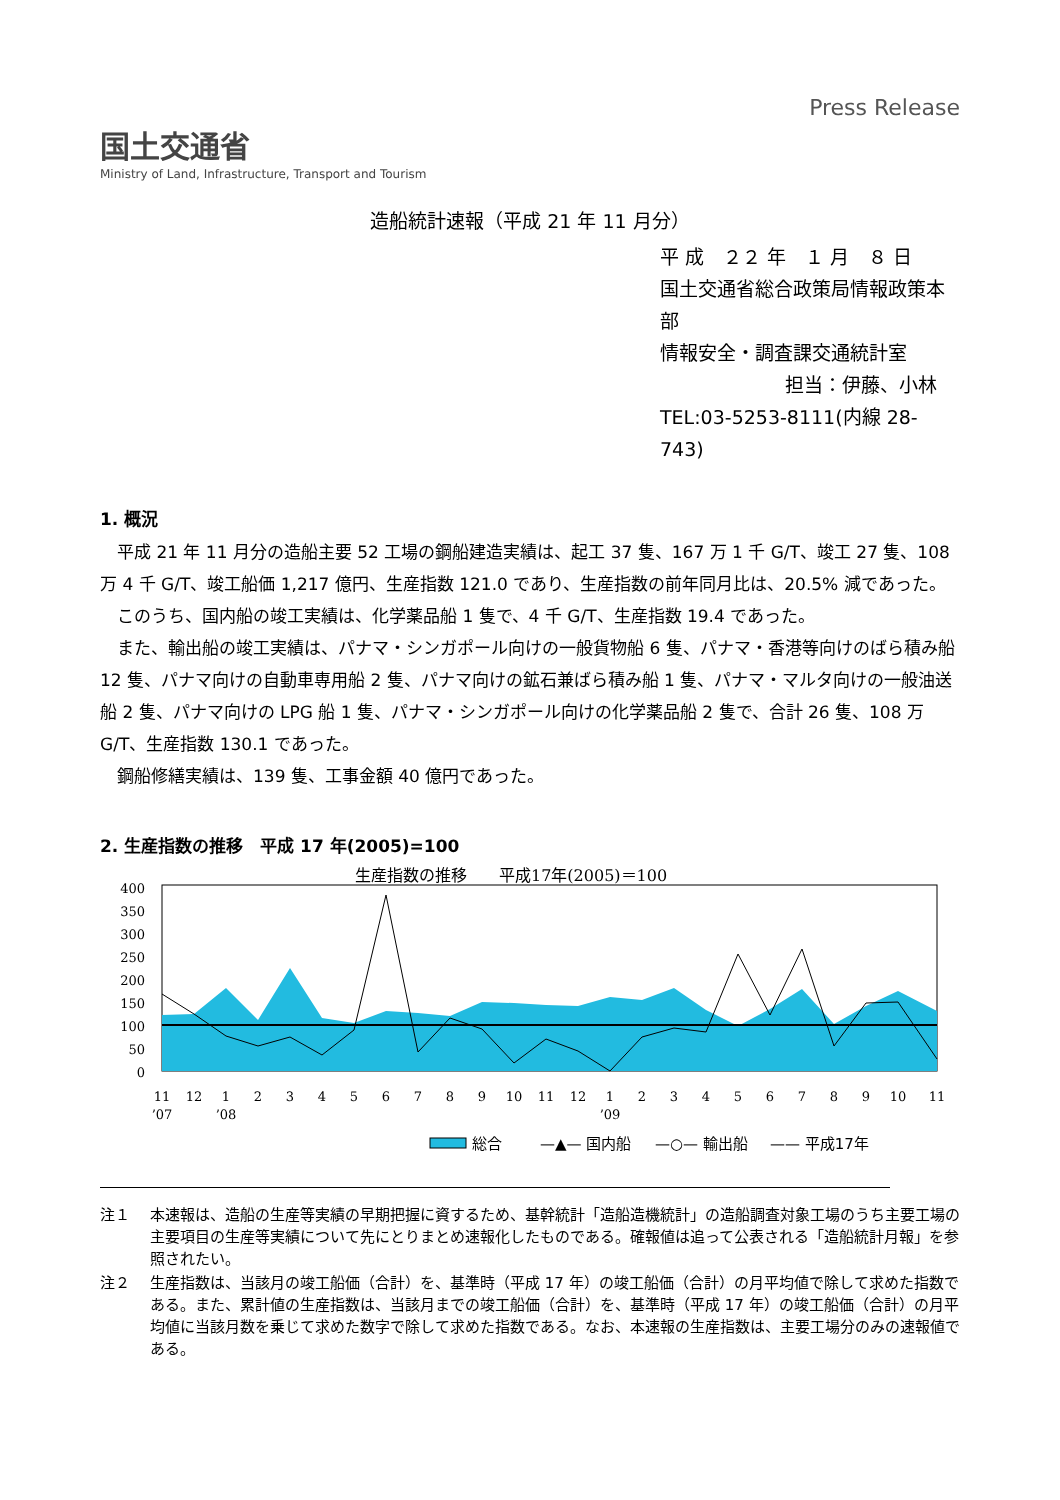国土交通省
Ministry of Land, Infrastructure, Transport and Tourism
Press Release
造船統計速報（平成 21 年 11 月分）
平 成　２２ 年　１ 月　８ 日
国土交通省総合政策局情報政策本部
情報安全・調査課交通統計室
担当：伊藤、小林
TEL:03-5253-8111(内線 28-743)
1. 概況
平成 21 年 11 月分の造船主要 52 工場の鋼船建造実績は、起工 37 隻、167 万 1 千 G/T、竣工 27 隻、108 万 4 千 G/T、竣工船価 1,217 億円、生産指数 121.0 であり、生産指数の前年同月比は、20.5% 減であった。
このうち、国内船の竣工実績は、化学薬品船 1 隻で、4 千 G/T、生産指数 19.4 であった。
また、輸出船の竣工実績は、パナマ・シンガポール向けの一般貨物船 6 隻、パナマ・香港等向けのばら積み船 12 隻、パナマ向けの自動車専用船 2 隻、パナマ向けの鉱石兼ばら積み船 1 隻、パナマ・マルタ向けの一般油送船 2 隻、パナマ向けの LPG 船 1 隻、パナマ・シンガポール向けの化学薬品船 2 隻で、合計 26 隻、108 万 G/T、生産指数 130.1 であった。
鋼船修繕実績は、139 隻、工事金額 40 億円であった。
2. 生産指数の推移　平成 17 年(2005)=100
生産指数の推移　　平成17年(2005)＝100
400
350
300
250
200
150
100
50
0
11
12
1
2
3
4
5
6
7
8
9
10
11
12
1
2
3
4
5
6
7
8
9
10
11
’07
’08
’09
総合
—▲— 国内船
—○— 輸出船
—— 平成17年
注１ 本速報は、造船の生産等実績の早期把握に資するため、基幹統計「造船造機統計」の造船調査対象工場のうち主要工場の主要項目の生産等実績について先にとりまとめ速報化したものである。確報値は追って公表される「造船統計月報」を参照されたい。
注２ 生産指数は、当該月の竣工船価（合計）を、基準時（平成 17 年）の竣工船価（合計）の月平均値で除して求めた指数である。また、累計値の生産指数は、当該月までの竣工船価（合計）を、基準時（平成 17 年）の竣工船価（合計）の月平均値に当該月数を乗じて求めた数字で除して求めた指数である。なお、本速報の生産指数は、主要工場分のみの速報値である。